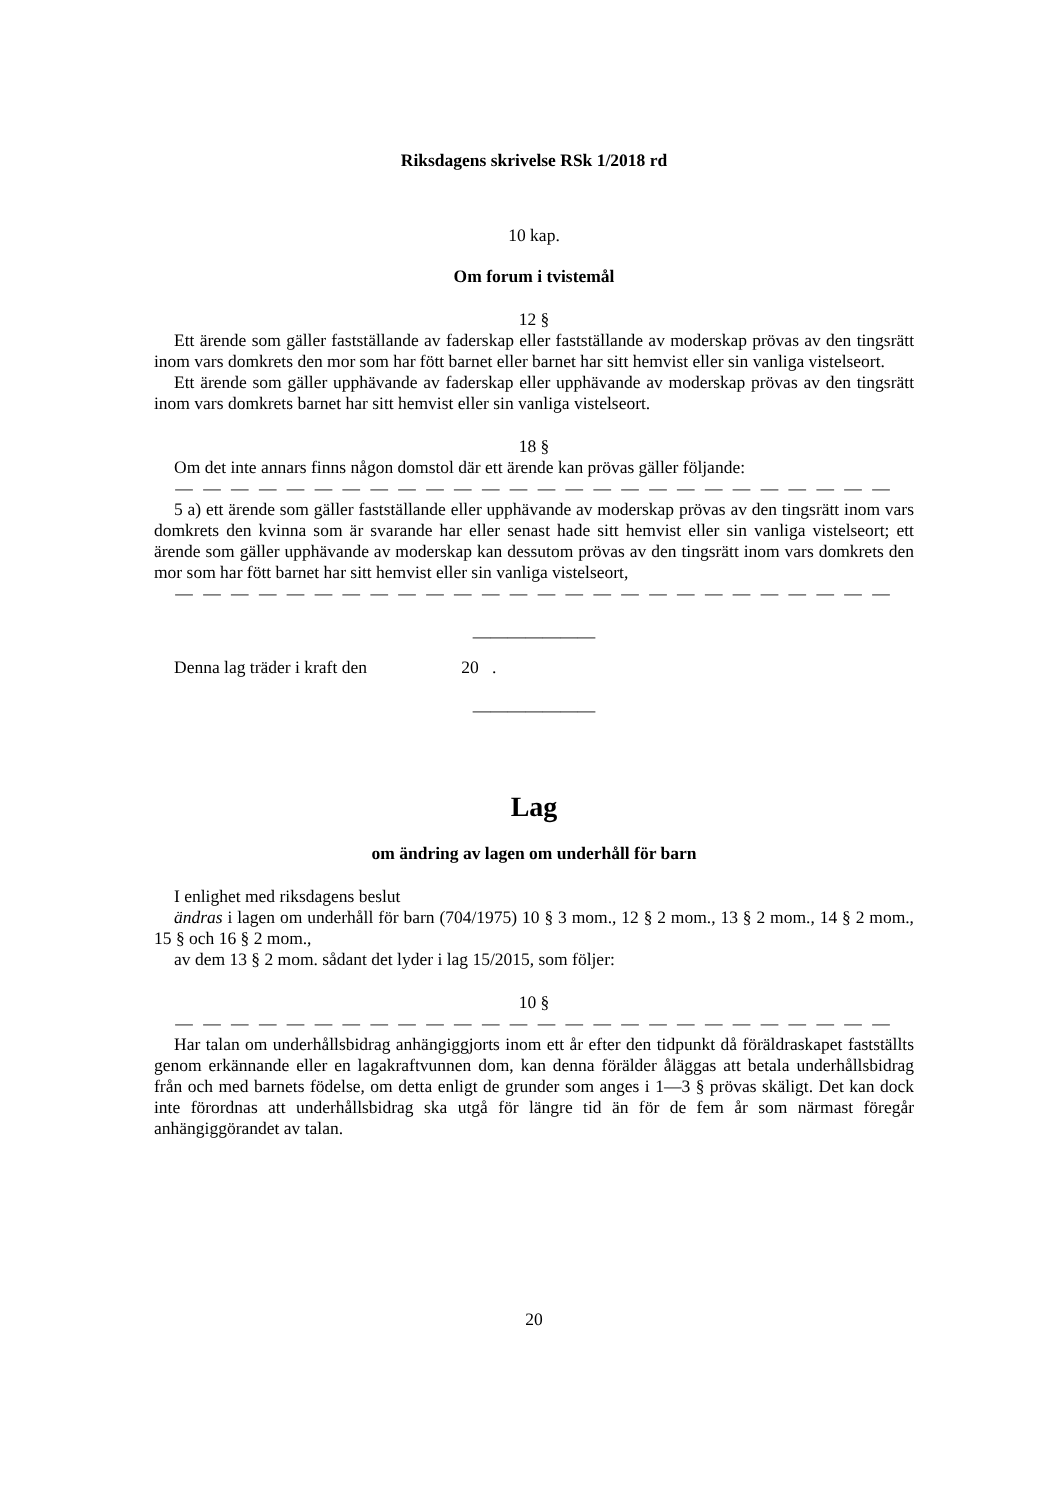Riksdagens skrivelse RSk 1/2018 rd
10 kap.
Om forum i tvistemål
12 §
Ett ärende som gäller fastställande av faderskap eller fastställande av moderskap prövas av den tingsrätt inom vars domkrets den mor som har fött barnet eller barnet har sitt hemvist eller sin vanliga vistelseort.
Ett ärende som gäller upphävande av faderskap eller upphävande av moderskap prövas av den tingsrätt inom vars domkrets barnet har sitt hemvist eller sin vanliga vistelseort.
18 §
Om det inte annars finns någon domstol där ett ärende kan prövas gäller följande:
— — — — — — — — — — — — — — — — — — — — — — — — — —
5 a) ett ärende som gäller fastställande eller upphävande av moderskap prövas av den tingsrätt inom vars domkrets den kvinna som är svarande har eller senast hade sitt hemvist eller sin vanliga vistelseort; ett ärende som gäller upphävande av moderskap kan dessutom prövas av den tingsrätt inom vars domkrets den mor som har fött barnet har sitt hemvist eller sin vanliga vistelseort,
— — — — — — — — — — — — — — — — — — — — — — — — — —
———————
Denna lag träder i kraft den 20 .
———————
Lag
om ändring av lagen om underhåll för barn
I enlighet med riksdagens beslut
ändras i lagen om underhåll för barn (704/1975) 10 § 3 mom., 12 § 2 mom., 13 § 2 mom., 14 § 2 mom., 15 § och 16 § 2 mom.,
av dem 13 § 2 mom. sådant det lyder i lag 15/2015, som följer:
10 §
— — — — — — — — — — — — — — — — — — — — — — — — — —
Har talan om underhållsbidrag anhängiggjorts inom ett år efter den tidpunkt då föräldraskapet fastställts genom erkännande eller en lagakraftvunnen dom, kan denna förälder åläggas att betala underhållsbidrag från och med barnets födelse, om detta enligt de grunder som anges i 1—3 § prövas skäligt. Det kan dock inte förordnas att underhållsbidrag ska utgå för längre tid än för de fem år som närmast föregår anhängiggörandet av talan.
20